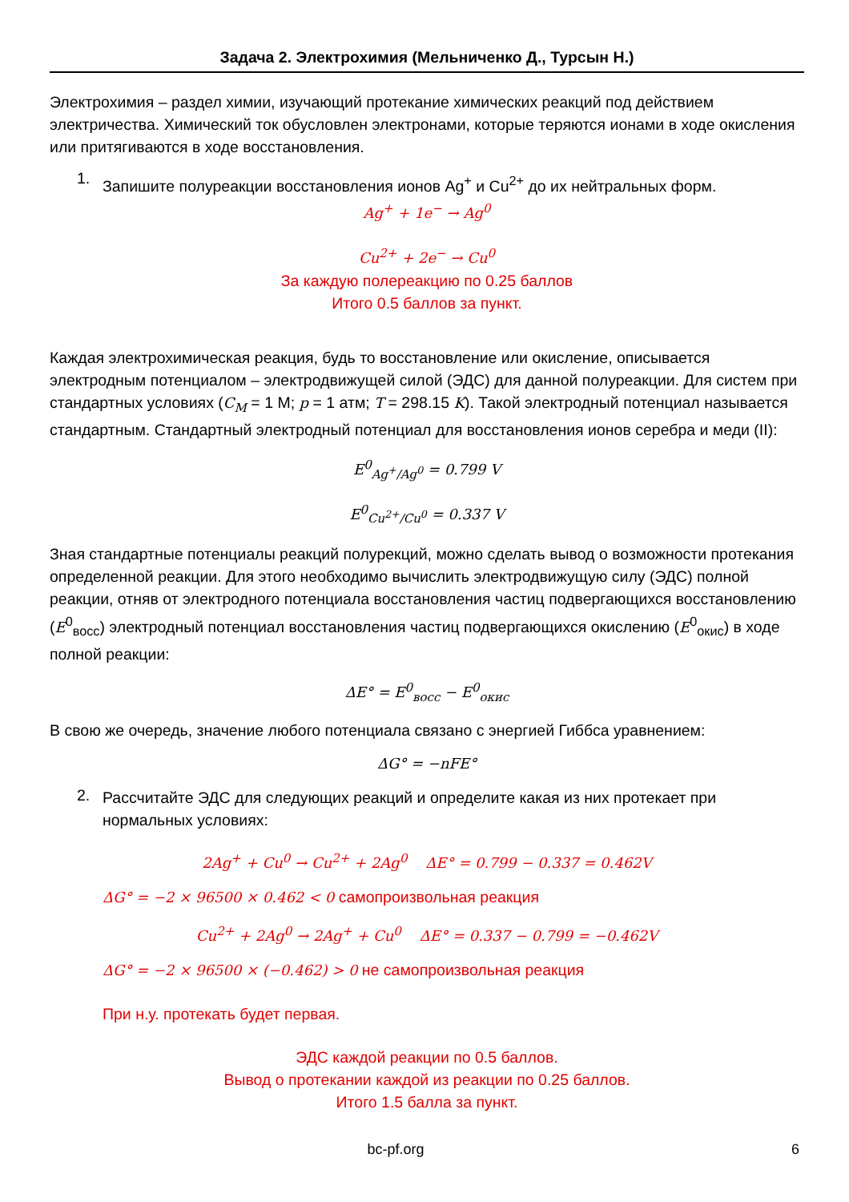Задача 2. Электрохимия (Мельниченко Д., Турсын Н.)
Электрохимия – раздел химии, изучающий протекание химических реакций под действием электричества. Химический ток обусловлен электронами, которые теряются ионами в ходе окисления или притягиваются в ходе восстановления.
1.
Запишите полуреакции восстановления ионов Ag<sup>+</sup> и Cu<sup>2+</sup> до их нейтральных форм.
Ag<sup>+</sup> + 1e<sup>−</sup> → Ag<sup>0</sup>
Cu<sup>2+</sup> + 2e<sup>−</sup> → Cu<sup>0</sup>
За каждую полереакцию по 0.25 баллов
Итого 0.5 баллов за пункт.
Каждая электрохимическая реакция, будь то восстановление или окисление, описывается электродным потенциалом – электродвижущей силой (ЭДС) для данной полуреакции. Для систем при стандартных условиях (C<sub>M</sub> = 1 М; p = 1 атм; T = 298.15 K). Такой электродный потенциал называется стандартным. Стандартный электродный потенциал для восстановления ионов серебра и меди (II):
E<sup>0</sup><sub>Ag<sup>+</sup>/Ag<sup>0</sup></sub> = 0.799 V
E<sup>0</sup><sub>Cu<sup>2+</sup>/Cu<sup>0</sup></sub> = 0.337 V
Зная стандартные потенциалы реакций полурекций, можно сделать вывод о возможности протекания определенной реакции. Для этого необходимо вычислить электродвижущую силу (ЭДС) полной реакции, отняв от электродного потенциала восстановления частиц подвергающихся восстановлению (E<sup>0</sup><sub>восс</sub>) электродный потенциал восстановления частиц подвергающихся окислению (E<sup>0</sup><sub>окис</sub>) в ходе полной реакции:
ΔE° = E<sup>0</sup><sub>восс</sub> − E<sup>0</sup><sub>окис</sub>
В свою же очередь, значение любого потенциала связано с энергией Гиббса уравнением:
ΔG° = −nFE°
2.
Рассчитайте ЭДС для следующих реакций и определите какая из них протекает при нормальных условиях:
2Ag<sup>+</sup> + Cu<sup>0</sup> → Cu<sup>2+</sup> + 2Ag<sup>0</sup> ΔE° = 0.799 − 0.337 = 0.462V
ΔG° = −2 × 96500 × 0.462 < 0 самопроизвольная реакция
Cu<sup>2+</sup> + 2Ag<sup>0</sup> → 2Ag<sup>+</sup> + Cu<sup>0</sup> ΔE° = 0.337 − 0.799 = −0.462V
ΔG° = −2 × 96500 × (−0.462) > 0 не самопроизвольная реакция
При н.у. протекать будет первая.
ЭДС каждой реакции по 0.5 баллов.
Вывод о протекании каждой из реакции по 0.25 баллов.
Итого 1.5 балла за пункт.
bc-pf.org 6